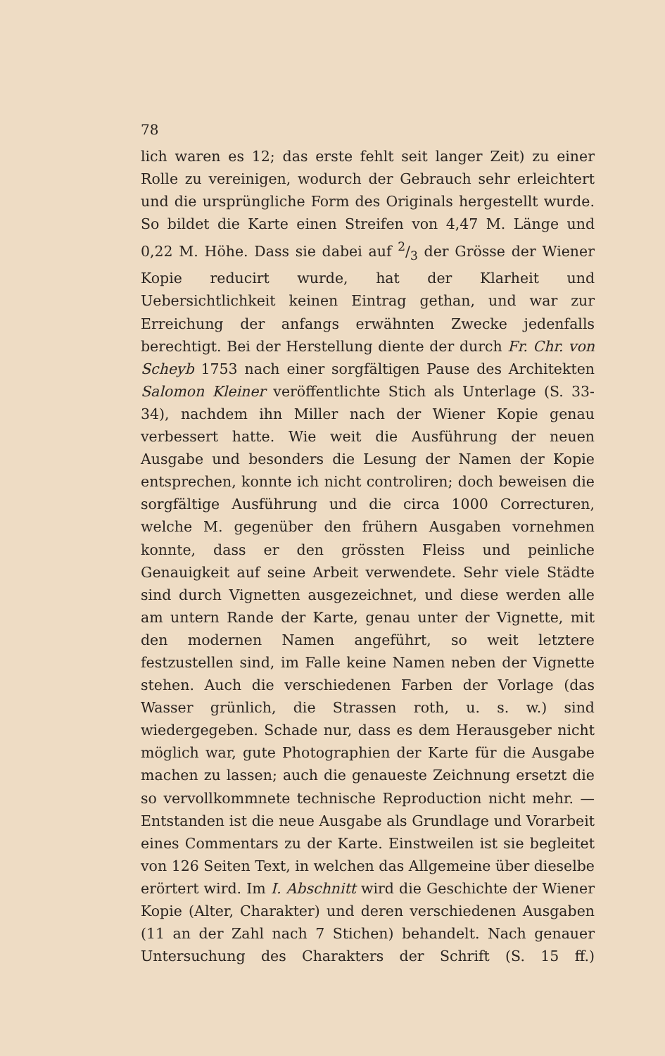78
lich waren es 12; das erste fehlt seit langer Zeit) zu einer Rolle zu vereinigen, wodurch der Gebrauch sehr erleichtert und die ursprüngliche Form des Originals hergestellt wurde. So bildet die Karte einen Streifen von 4,47 M. Länge und 0,22 M. Höhe. Dass sie dabei auf 2/3 der Grösse der Wiener Kopie reducirt wurde, hat der Klarheit und Uebersichtlichkeit keinen Eintrag gethan, und war zur Erreichung der anfangs erwähnten Zwecke jedenfalls berechtigt. Bei der Herstellung diente der durch Fr. Chr. von Scheyb 1753 nach einer sorgfältigen Pause des Architekten Salomon Kleiner veröffentlichte Stich als Unterlage (S. 33-34), nachdem ihn Miller nach der Wiener Kopie genau verbessert hatte. Wie weit die Ausführung der neuen Ausgabe und besonders die Lesung der Namen der Kopie entsprechen, konnte ich nicht controliren; doch beweisen die sorgfältige Ausführung und die circa 1000 Correcturen, welche M. gegenüber den frühern Ausgaben vornehmen konnte, dass er den grössten Fleiss und peinliche Genauigkeit auf seine Arbeit verwendete. Sehr viele Städte sind durch Vignetten ausgezeichnet, und diese werden alle am untern Rande der Karte, genau unter der Vignette, mit den modernen Namen angeführt, so weit letztere festzustellen sind, im Falle keine Namen neben der Vignette stehen. Auch die verschiedenen Farben der Vorlage (das Wasser grünlich, die Strassen roth, u. s. w.) sind wiedergegeben. Schade nur, dass es dem Herausgeber nicht möglich war, gute Photographien der Karte für die Ausgabe machen zu lassen; auch die genaueste Zeichnung ersetzt die so vervollkommnete technische Reproduction nicht mehr. — Entstanden ist die neue Ausgabe als Grundlage und Vorarbeit eines Commentars zu der Karte. Einstweilen ist sie begleitet von 126 Seiten Text, in welchen das Allgemeine über dieselbe erörtert wird. Im I. Abschnitt wird die Geschichte der Wiener Kopie (Alter, Charakter) und deren verschiedenen Ausgaben (11 an der Zahl nach 7 Stichen) behandelt. Nach genauer Untersuchung des Charakters der Schrift (S. 15 ff.)